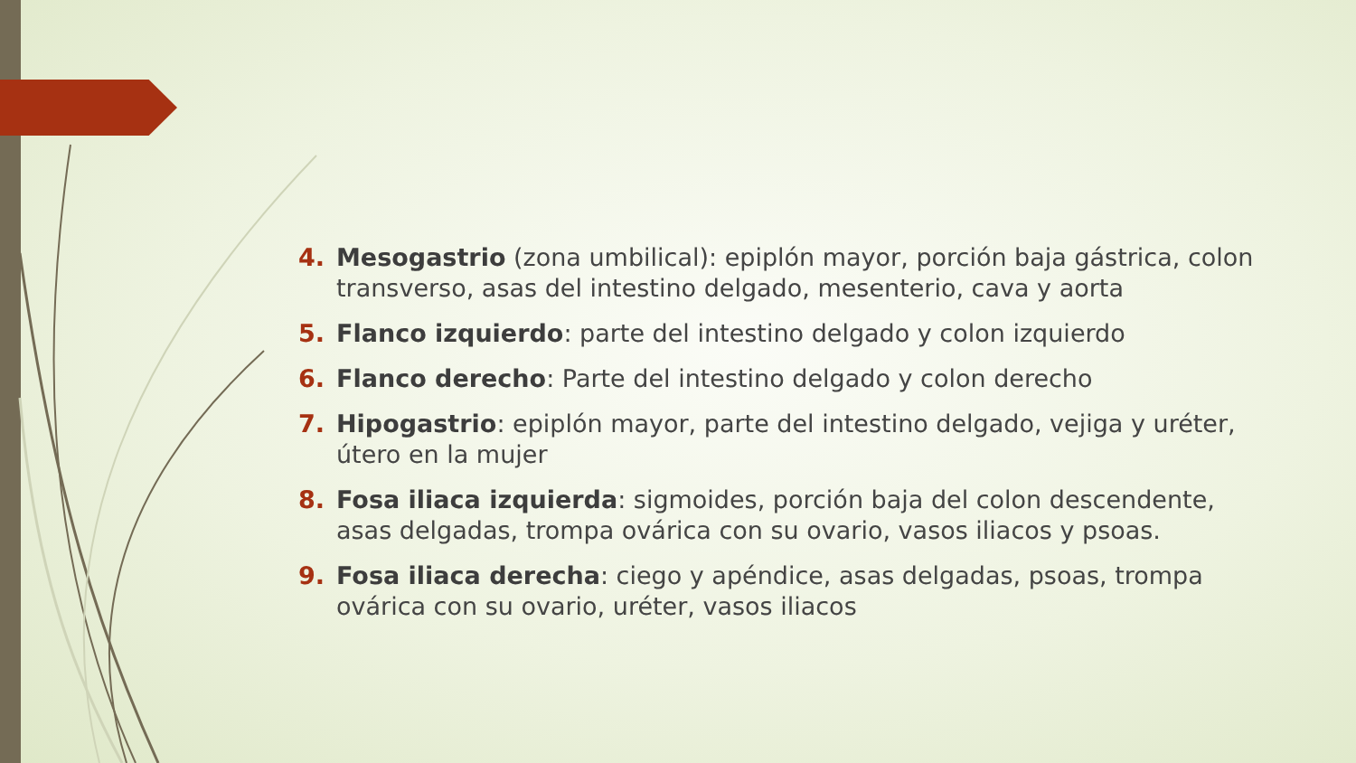4. Mesogastrio (zona umbilical): epiplón mayor, porción baja gástrica, colon transverso, asas del intestino delgado, mesenterio, cava y aorta
5. Flanco izquierdo: parte del intestino delgado y colon izquierdo
6. Flanco derecho: Parte del intestino delgado y colon derecho
7. Hipogastrio: epiplón mayor, parte del intestino delgado, vejiga y uréter, útero en la mujer
8. Fosa iliaca izquierda: sigmoides, porción baja del colon descendente, asas delgadas, trompa ovárica con su ovario, vasos iliacos y psoas.
9. Fosa iliaca derecha: ciego y apéndice, asas delgadas, psoas, trompa ovárica con su ovario, uréter, vasos iliacos